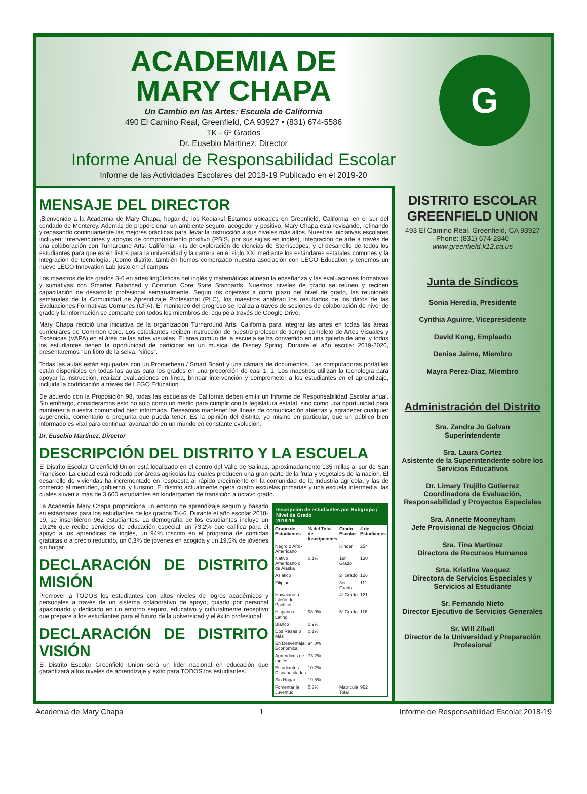ACADEMIA DE
MARY CHAPA
Un Cambio en las Artes: Escuela de California
490 El Camino Real, Greenfield, CA 93927 • (831) 674-5586
TK - 6º Grados
Dr. Eusebio Martinez, Director
Informe Anual de Responsabilidad Escolar
Informe de las Actividades Escolares del 2018-19 Publicado en el 2019-20
G
MENSAJE DEL DIRECTOR
¡Bienvenido a la Academia de Mary Chapa, hogar de los Kodiaks! Estamos ubicados en Greenfield, California, en el sur del condado de Monterey. Además de proporcionar un ambiente seguro, acogedor y positivo, Mary Chapa está revisando, refinando y repasando continuamente las mejores prácticas para llevar la instrucción a sus niveles más altos. Nuestras iniciativas escolares incluyen: Intervenciones y apoyos de comportamiento positivo (PBIS, por sus siglas en inglés), integración de arte a través de una colaboración con Turnaround Arts: California, kits de exploración de ciencias de Stemscopes, y el desarrollo de todos los estudiantes para que estén listos para la universidad y la carrera en el siglo XXI mediante los estándares estatales comunes y la integración de tecnología. ¡Como distrito, también hemos comenzado nuestra asociación con LEGO Education y tenemos un nuevo LEGO Innovation Lab justo en el campus!
Los maestros de los grados 3-6 en artes lingüísticas del inglés y matemáticas alinean la enseñanza y las evaluaciones formativas y sumativas con Smarter Balanced y Common Core State Standards. Nuestros niveles de grado se reúnen y reciben capacitación de desarrollo profesional semanalmente. Según los objetivos a corto plazo del nivel de grado, las reuniones semanales de la Comunidad de Aprendizaje Profesional (PLC), los maestros analizan los resultados de los datos de las Evaluaciones Formativas Comunes (CFA). El monitoreo del progreso se realiza a través de sesiones de colaboración de nivel de grado y la información se comparte con todos los miembros del equipo a través de Google Drive.
Mary Chapa recibió una iniciativa de la organización Turnaround Arts: California para integrar las artes en todas las áreas curriculares de Common Core. Los estudiantes reciben instrucción de nuestro profesor de tiempo completo de Artes Visuales y Escénicas (VAPA) en el área de las artes visuales. El área común de la escuela se ha convertido en una galería de arte, y todos los estudiantes tienen la oportunidad de participar en un musical de Disney Spring. Durante el año escolar 2019-2020, presentaremos “Un libro de la selva: Niños”.
Todas las aulas están equipadas con un Promethean / Smart Board y una cámara de documentos. Las computadoras portátiles están disponibles en todas las aulas para los grados en una proporción de casi 1: 1. Los maestros utilizan la tecnología para apoyar la instrucción, realizar evaluaciones en línea, brindar intervención y comprometer a los estudiantes en el aprendizaje, incluida la codificación a través de LEGO Education.
De acuerdo con la Proposición 98, todas las escuelas de California deben emitir un Informe de Responsabilidad Escolar anual. Sin embargo, consideramos esto no solo como un medio para cumplir con la legislatura estatal, sino como una oportunidad para mantener a nuestra comunidad bien informada. Deseamos mantener las líneas de comunicación abiertas y agradecer cualquier sugerencia, comentario o pregunta que pueda tener. Es la opinión del distrito, yo mismo en particular, que un público bien informado es vital para continuar avanzando en un mundo en constante evolución.
Dr. Eusebio Martinez, Director
DESCRIPCIÓN DEL DISTRITO Y LA ESCUELA
El Distrito Escolar Greenfield Union está localizado en el centro del Valle de Salinas, aproximadamente 135 millas al sur de San Francisco. La ciudad está rodeada por áreas agrícolas las cuales producen una gran parte de la fruta y vegetales de la nación. El desarrollo de viviendas ha incrementado en respuesta al rápido crecimiento en la comunidad de la industria agrícola, y las de comercio al menudeo, gobierno, y turismo. El distrito actualmente opera cuatro escuelas primarias y una escuela intermedia, las cuales sirven a más de 3,600 estudiantes en kindergarten de transición a octavo grado.
La Academia Mary Chapa proporciona un entorno de aprendizaje seguro y basado en estándares para los estudiantes de los grados TK-6. Durante el año escolar 2018-19, se inscribieron 962 estudiantes. La demografía de los estudiantes incluye un 10,2% que recibe servicios de educación especial, un 73,2% que califica para el apoyo a los aprendices de inglés, un 94% inscrito en el programa de comidas gratuitas o a precio reducido, un 0,3% de jóvenes en acogida y un 19,5% de jóvenes sin hogar.
DECLARACIÓN DE DISTRITO MISIÓN
Promover a TODOS los estudiantes con altos niveles de logros académicos y personales a través de un sistema colaborativo de apoyo, guiado por personal apasionado y dedicado en un entorno seguro, educativo y culturalmente receptivo que prepare a los estudiantes para el futuro de la universidad y el éxito profesional.
DECLARACIÓN DE DISTRITO VISIÓN
El Distrito Escolar Greenfield Union será un líder nacional en educación que garantizará altos niveles de aprendizaje y éxito para TODOS los estudiantes.
| Inscripción de estudiantes por Subgrupo / Nivel de Grado 2018-19 | | | |
| --- | --- | --- | --- |
| Grupo de Estudiantes | % del Total de Inscripciones | Grado Escolar | # de Estudiantes |
| Negro o Afro-Americano | | Kínder | 254 |
| Nativo Americano o de Alaska | 0.1% | 1er Grado | 130 |
| Asiático | | 2º Grado | 126 |
| Filipino | | 3er Grado | 111 |
| Hawaiano o Isleño del Pacífico | | 4º Grado | 121 |
| Hispano o Latino | 98.9% | 5º Grado | 116 |
| Blanco | 0.9% | | |
| Dos Razas o Más | 0.1% | | |
| En Desventaja Económica | 94.0% | | |
| Aprendices de Inglés | 73.2% | | |
| Estudiantes Discapacitados | 10.2% | | |
| Sin Hogar | 19.5% | | |
| Fomentar la Juventud | 0.3% | Matrícula Total | 962 |
DISTRITO ESCOLAR GREENFIELD UNION
493 El Camino Real, Greenfield, CA 93927
Phone: (831) 674-2840
www.greenfield.k12.ca.us
Junta de Síndicos
Sonia Heredia, Presidente
Cynthia Aguirre, Vicepresidente
David Kong, Empleado
Denise Jaime, Miembro
Mayra Perez-Diaz, Miembro
Administración del Distrito
Sra. Zandra Jo Galvan
Superintendente
Sra. Laura Cortez
Asistente de la Superintendente sobre los Servicios Educativos
Dr. Limary Trujillo Gutierrez
Coordinadora de Evaluación, Responsabilidad y Proyectos Especiales
Sra. Annette Mooneyham
Jefe Provisional de Negocios Oficial
Sra. Tina Martinez
Directora de Recursos Humanos
Srta. Kristine Vasquez
Directora de Servicios Especiales y Servicios al Estudiante
Sr. Fernando Nieto
Director Ejecutivo de Servicios Generales
Sr. Will Zibell
Director de la Universidad y Preparación Profesional
Academia de Mary Chapa 1 Informe de Responsabilidad Escolar 2018-19